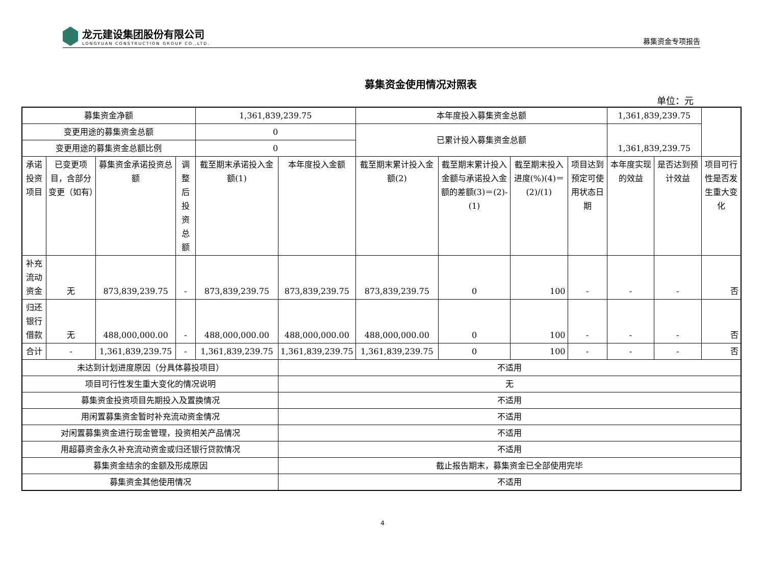龙元建设集团股份有限公司
LONGYUAN CONSTRUCTION GROUP CO.,LTD.
募集资金专项报告
募集资金使用情况对照表
单位：元
| 募集资金净额 | | | | 1,361,839,239.75 | | 本年度投入募集资金总额 | | | | 1,361,839,239.75 | | |
| 变更用途的募集资金总额 | | | | 0 | | 已累计投入募集资金总额 | | | | 1,361,839,239.75 | | |
| 变更用途的募集资金总额比例 | | | | 0 | | | | | | | | |
| 承诺投资项目 | 已变更项目，含部分变更（如有） | 募集资金承诺投资总额 | 调整后投资总额 | 截至期末承诺投入金额(1) | 本年度投入金额 | 截至期末累计投入金额(2) | 截至期末累计投入金额与承诺投入金额的差额(3)＝(2)-(1) | 截至期末投入进度(%)(4)＝(2)/(1) | 项目达到预定可使用状态日期 | 本年度实现的效益 | 是否达到预计效益 | 项目可行性是否发生重大变化 |
| 补充流动资金 | 无 | 873,839,239.75 | - | 873,839,239.75 | 873,839,239.75 | 873,839,239.75 | 0 | 100 | - | - | - | 否 |
| 归还银行借款 | 无 | 488,000,000.00 | - | 488,000,000.00 | 488,000,000.00 | 488,000,000.00 | 0 | 100 | - | - | - | 否 |
| 合计 | - | 1,361,839,239.75 | - | 1,361,839,239.75 | 1,361,839,239.75 | 1,361,839,239.75 | 0 | 100 | - | - | - | 否 |
| 未达到计划进度原因（分具体募投项目） | | | | | 不适用 | | | | | | | |
| 项目可行性发生重大变化的情况说明 | | | | | 无 | | | | | | | |
| 募集资金投资项目先期投入及置换情况 | | | | | 不适用 | | | | | | | |
| 用闲置募集资金暂时补充流动资金情况 | | | | | 不适用 | | | | | | | |
| 对闲置募集资金进行现金管理，投资相关产品情况 | | | | | 不适用 | | | | | | | |
| 用超募资金永久补充流动资金或归还银行贷款情况 | | | | | 不适用 | | | | | | | |
| 募集资金结余的金额及形成原因 | | | | | 截止报告期末，募集资金已全部使用完毕 | | | | | | | |
| 募集资金其他使用情况 | | | | | 不适用 | | | | | | | |
4